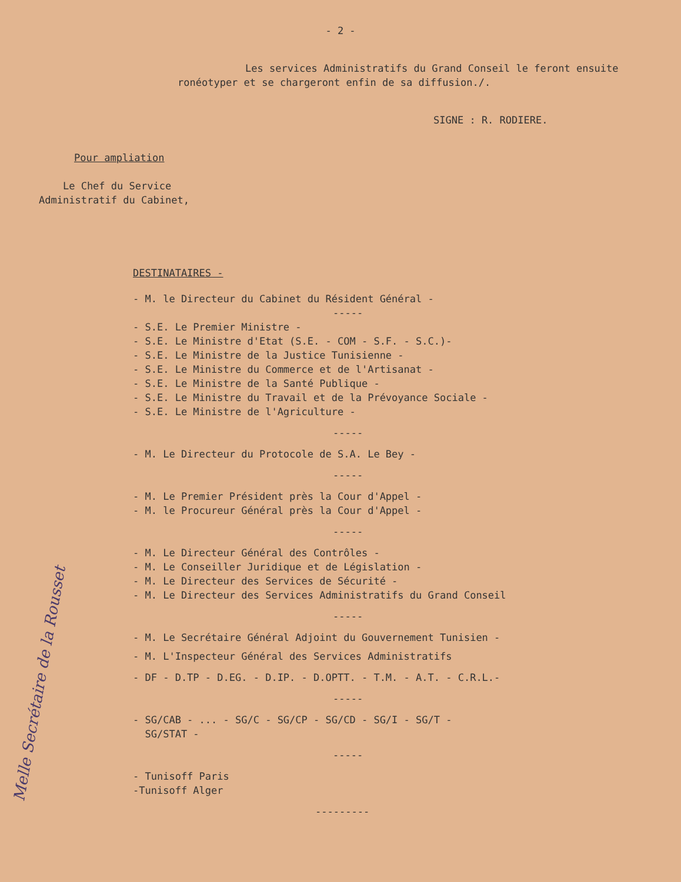- 2 -
Les services Administratifs du Grand Conseil le feront ensuite ronéotyper et se chargeront enfin de sa diffusion./.
SIGNE : R. RODIERE.
Pour ampliation
Le Chef du Service
Administratif du Cabinet,
DESTINATAIRES -
- M. le Directeur du Cabinet du Résident Général -
-----
- S.E. Le Premier Ministre -
- S.E. Le Ministre d'Etat (S.E. - COM - S.F. - S.C.)-
- S.E. Le Ministre de la Justice Tunisienne -
- S.E. Le Ministre du Commerce et de l'Artisanat -
- S.E. Le Ministre de la Santé Publique -
- S.E. Le Ministre du Travail et de la Prévoyance Sociale -
- S.E. Le Ministre de l'Agriculture -
-----
- M. Le Directeur du Protocole de S.A. Le Bey -
-----
- M. Le Premier Président près la Cour d'Appel -
- M. le Procureur Général près la Cour d'Appel -
-----
- M. Le Directeur Général des Contrôles -
- M. Le Conseiller Juridique et de Législation -
- M. Le Directeur des Services de Sécurité -
- M. Le Directeur des Services Administratifs du Grand Conseil
-----
- M. Le Secrétaire Général Adjoint du Gouvernement Tunisien -
- M. L'Inspecteur Général des Services Administratifs
- DF - D.TP - D.EG. - D.IP. - D.OPTT. - T.M. - A.T. - C.R.L.-
-----
- SG/CAB - ... - SG/C - SG/CP - SG/CD - SG/I - SG/T -
SG/STAT -
-----
- Tunisoff Paris
-Tunisoff Alger
---------
Melle Secrétaire de la Rousset